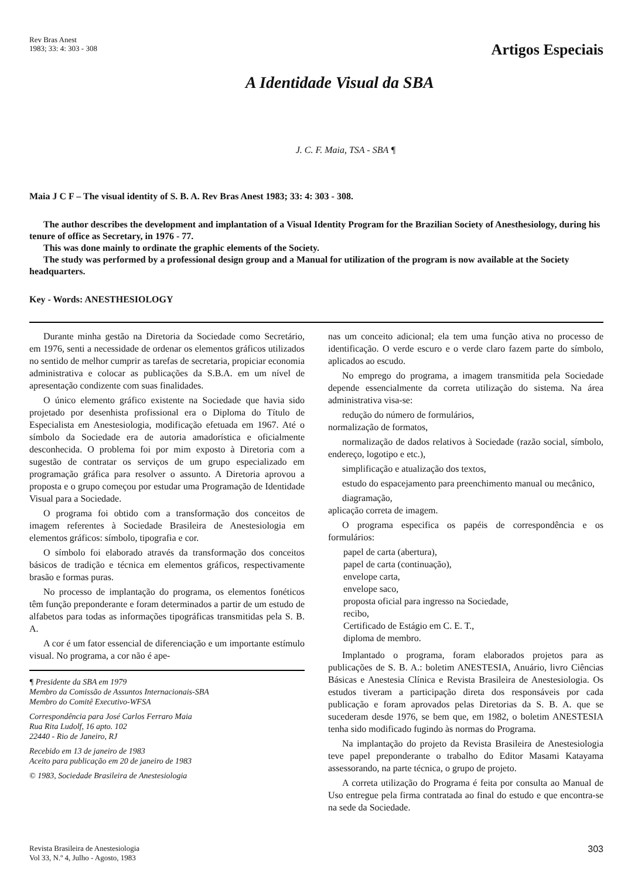Rev Bras Anest
1983; 33: 4: 303 - 308
Artigos Especiais
A Identidade Visual da SBA
J. C. F. Maia, TSA - SBA ¶
Maia J C F – The visual identity of S. B. A. Rev Bras Anest 1983; 33: 4: 303 - 308.
The author describes the development and implantation of a Visual Identity Program for the Brazilian Society of Anesthesiology, during his tenure of office as Secretary, in 1976 - 77.
This was done mainly to ordinate the graphic elements of the Society.
The study was performed by a professional design group and a Manual for utilization of the program is now available at the Society headquarters.
Key - Words: ANESTHESIOLOGY
Durante minha gestão na Diretoria da Sociedade como Secretário, em 1976, senti a necessidade de ordenar os elementos gráficos utilizados no sentido de melhor cumprir as tarefas de secretaria, propiciar economia administrativa e colocar as publicações da S.B.A. em um nível de apresentação condizente com suas finalidades.
O único elemento gráfico existente na Sociedade que havia sido projetado por desenhista profissional era o Diploma do Título de Especialista em Anestesiologia, modificação efetuada em 1967. Até o símbolo da Sociedade era de autoria amadorística e oficialmente desconhecida. O problema foi por mim exposto à Diretoria com a sugestão de contratar os serviços de um grupo especializado em programação gráfica para resolver o assunto. A Diretoria aprovou a proposta e o grupo começou por estudar uma Programação de Identidade Visual para a Sociedade.
O programa foi obtido com a transformação dos conceitos de imagem referentes à Sociedade Brasileira de Anestesiologia em elementos gráficos: símbolo, tipografia e cor.
O símbolo foi elaborado através da transformação dos conceitos básicos de tradição e técnica em elementos gráficos, respectivamente brasão e formas puras.
No processo de implantação do programa, os elementos fonéticos têm função preponderante e foram determinados a partir de um estudo de alfabetos para todas as informações tipográficas transmitidas pela S. B. A.
A cor é um fator essencial de diferenciação e um importante estímulo visual. No programa, a cor não é ape-
¶ Presidente da SBA em 1979
Membro da Comissão de Assuntos Internacionais-SBA
Membro do Comitê Executivo-WFSA
Correspondência para José Carlos Ferraro Maia
Rua Rita Ludolf, 16 apto. 102
22440 - Rio de Janeiro, RJ
Recebido em 13 de janeiro de 1983
Aceito para publicação em 20 de janeiro de 1983
© 1983, Sociedade Brasileira de Anestesiologia
nas um conceito adicional; ela tem uma função ativa no processo de identificação. O verde escuro e o verde claro fazem parte do símbolo, aplicados ao escudo.
No emprego do programa, a imagem transmitida pela Sociedade depende essencialmente da correta utilização do sistema. Na área administrativa visa-se:
redução do número de formulários,
normalização de formatos,
normalização de dados relativos à Sociedade (razão social, símbolo, endereço, logotipo e etc.),
simplificação e atualização dos textos,
estudo do espacejamento para preenchimento manual ou mecânico,
diagramação,
aplicação correta de imagem.
O programa especifica os papéis de correspondência e os formulários:
papel de carta (abertura),
papel de carta (continuação),
envelope carta,
envelope saco,
proposta oficial para ingresso na Sociedade,
recibo,
Certificado de Estágio em C. E. T.,
diploma de membro.
Implantado o programa, foram elaborados projetos para as publicações de S. B. A.: boletim ANESTESIA, Anuário, livro Ciências Básicas e Anestesia Clínica e Revista Brasileira de Anestesiologia. Os estudos tiveram a participação direta dos responsáveis por cada publicação e foram aprovados pelas Diretorias da S. B. A. que se sucederam desde 1976, se bem que, em 1982, o boletim ANESTESIA tenha sido modificado fugindo às normas do Programa.
Na implantação do projeto da Revista Brasileira de Anestesiologia teve papel preponderante o trabalho do Editor Masami Katayama assessorando, na parte técnica, o grupo de projeto.
A correta utilização do Programa é feita por consulta ao Manual de Uso entregue pela firma contratada ao final do estudo e que encontra-se na sede da Sociedade.
Revista Brasileira de Anestesiologia
Vol 33, N.º 4, Julho - Agosto, 1983
303